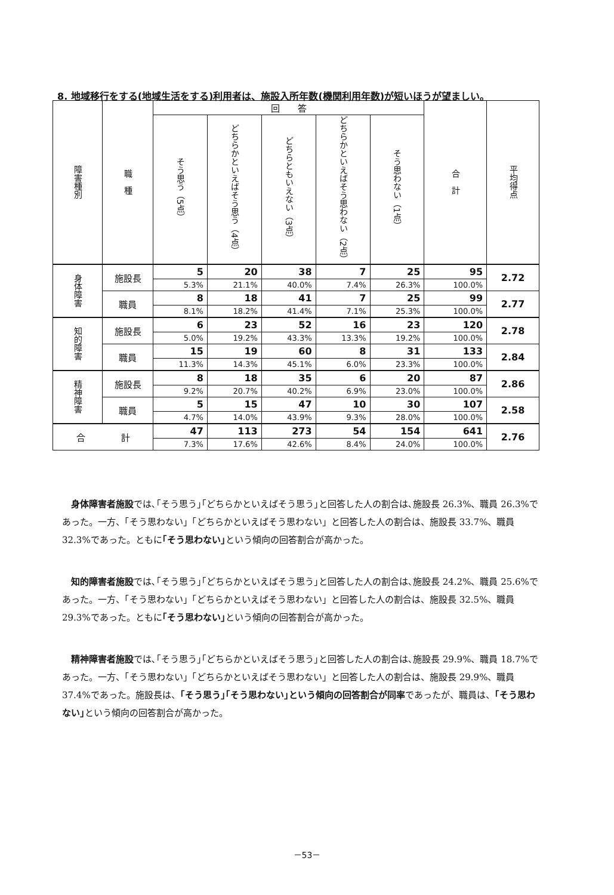8. 地域移行をする(地域生活をする)利用者は、施設入所年数(機関利用年数)が短いほうが望ましい。
| 障害種別 | 職 種 | 回 答 | | | | | 合 計 | 平均得点 |
| --- | --- | --- | --- | --- | --- | --- | --- | --- |
| | | そう思う（5点） | どちらかといえばそう思う（4点） | どちらともいえない（3点） | どちらかといえばそう思わない（2点） | そう思わない（1点） | | |
| 身体障害 | 施設長 | 5 | 20 | 38 | 7 | 25 | 95 | 2.72 |
| | | 5.3% | 21.1% | 40.0% | 7.4% | 26.3% | 100.0% | |
| | 職員 | 8 | 18 | 41 | 7 | 25 | 99 | 2.77 |
| | | 8.1% | 18.2% | 41.4% | 7.1% | 25.3% | 100.0% | |
| 知的障害 | 施設長 | 6 | 23 | 52 | 16 | 23 | 120 | 2.78 |
| | | 5.0% | 19.2% | 43.3% | 13.3% | 19.2% | 100.0% | |
| | 職員 | 15 | 19 | 60 | 8 | 31 | 133 | 2.84 |
| | | 11.3% | 14.3% | 45.1% | 6.0% | 23.3% | 100.0% | |
| 精神障害 | 施設長 | 8 | 18 | 35 | 6 | 20 | 87 | 2.86 |
| | | 9.2% | 20.7% | 40.2% | 6.9% | 23.0% | 100.0% | |
| | 職員 | 5 | 15 | 47 | 10 | 30 | 107 | 2.58 |
| | | 4.7% | 14.0% | 43.9% | 9.3% | 28.0% | 100.0% | |
| 合 計 | | 47 | 113 | 273 | 54 | 154 | 641 | 2.76 |
| | | 7.3% | 17.6% | 42.6% | 8.4% | 24.0% | 100.0% | |
身体障害者施設では､｢そう思う｣｢どちらかといえばそう思う｣と回答した人の割合は､施設長 26.3%、職員 26.3%であった。一方、「そう思わない」「どちらかといえばそう思わない」と回答した人の割合は、施設長 33.7%、職員 32.3%であった。ともに｢そう思わない｣という傾向の回答割合が高かった。
知的障害者施設では､｢そう思う｣｢どちらかといえばそう思う｣と回答した人の割合は､施設長 24.2%、職員 25.6%であった。一方、「そう思わない」「どちらかといえばそう思わない」と回答した人の割合は、施設長 32.5%、職員 29.3%であった。ともに｢そう思わない｣という傾向の回答割合が高かった。
精神障害者施設では､｢そう思う｣｢どちらかといえばそう思う｣と回答した人の割合は､施設長 29.9%、職員 18.7%であった。一方、「そう思わない」「どちらかといえばそう思わない」と回答した人の割合は、施設長 29.9%、職員 37.4%であった。施設長は、｢そう思う｣｢そう思わない｣という傾向の回答割合が同率であったが、職員は、｢そう思わない｣という傾向の回答割合が高かった。
－53－